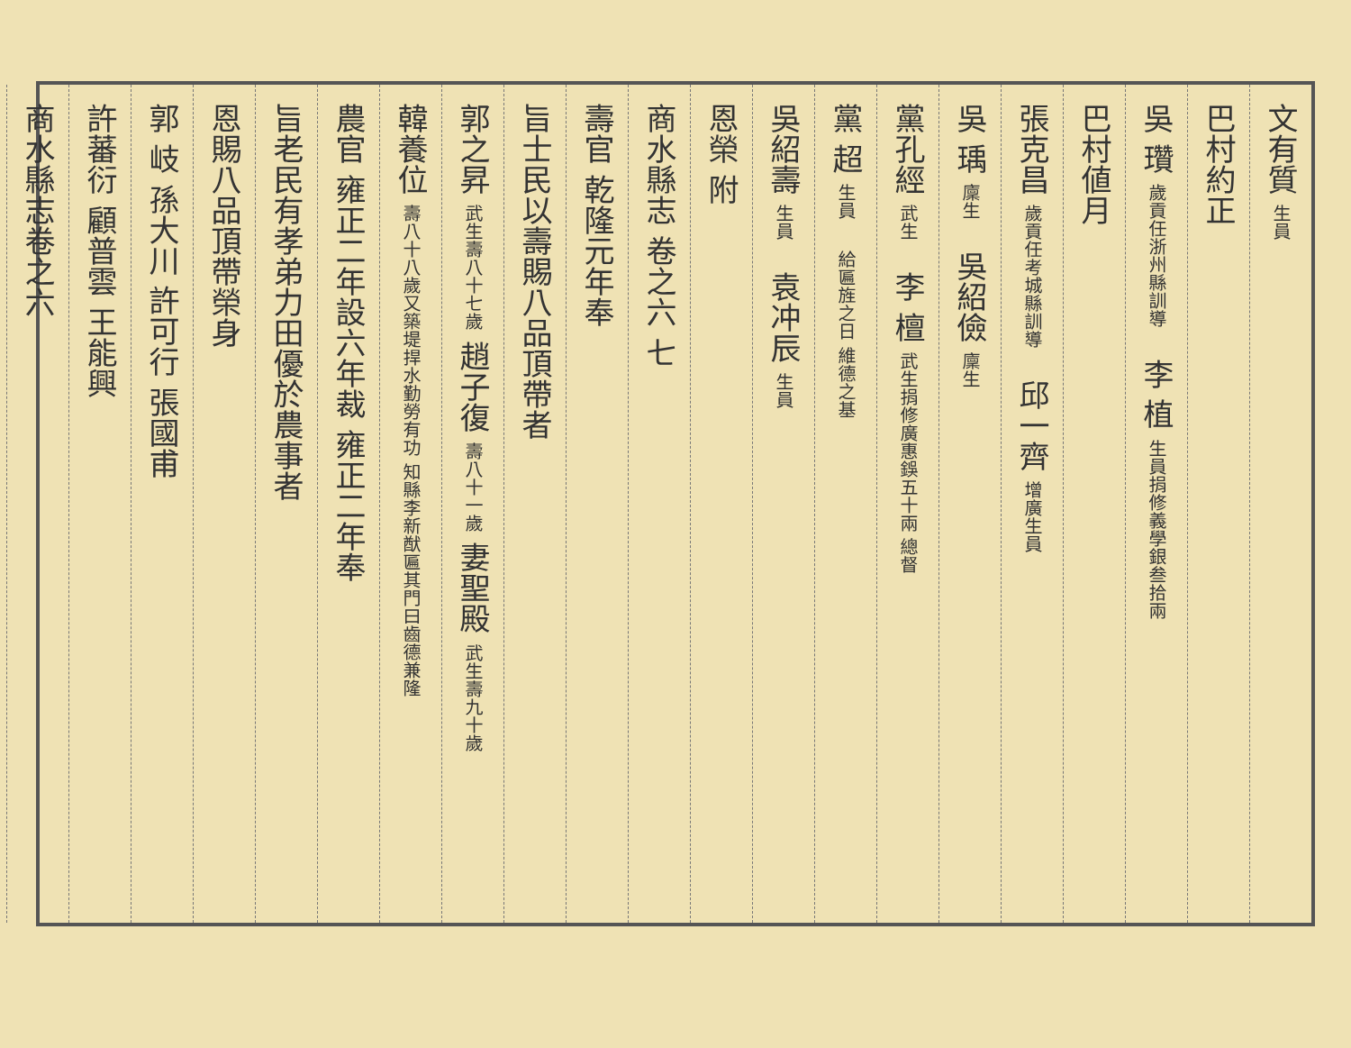文有質 生員
巴村約正
吳 瓚 歲貢任浙州縣訓導　李 植 生員捐修義學銀叁拾兩
巴村値月
張克昌 歲貢任考城縣訓導　邱一齊 增廣生員
吳 瑀 廩生　吳紹儉 廩生
黨孔經 武生　李 檀 武生捐修廣惠鋘五十兩 總督
黨 超 生員　給匾旌之日 維德之基
吳紹壽 生員　袁冲辰 生員
恩榮 附
商水縣志 卷之六 七
壽官 乾隆元年奉
旨士民以壽賜八品頂帶者
郭之昇 武生壽八十七歲 趙子復 壽八十一歲 妻聖殿 武生壽九十歲
韓養位 壽八十八歲又築堤捍水勤勞有功 知縣李新猷匾其門曰齒德兼隆
農官 雍正二年設六年裁 雍正二年奉
旨老民有孝弟力田優於農事者
恩賜八品頂帶榮身
郭 岐 孫大川 許可行 張國甫
許蕃衍 顧普雲 王能興
商水縣志卷之六